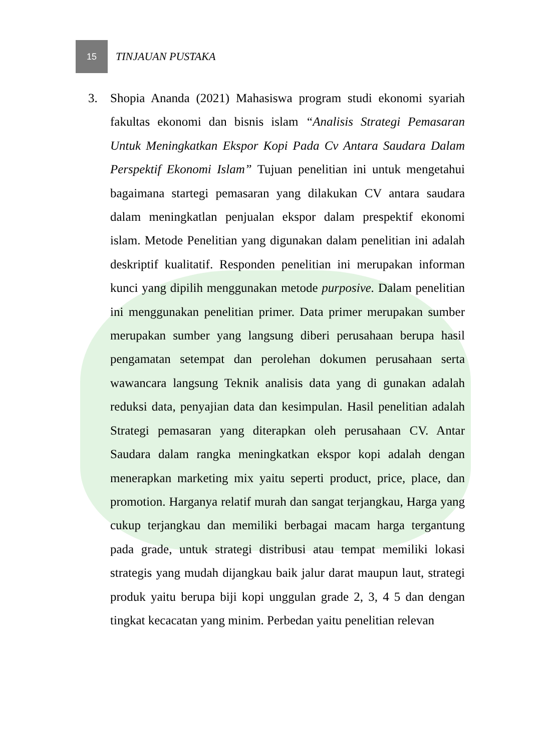15
TINJAUAN PUSTAKA
3. Shopia Ananda (2021) Mahasiswa program studi ekonomi syariah fakultas ekonomi dan bisnis islam “Analisis Strategi Pemasaran Untuk Meningkatkan Ekspor Kopi Pada Cv Antara Saudara Dalam Perspektif Ekonomi Islam” Tujuan penelitian ini untuk mengetahui bagaimana startegi pemasaran yang dilakukan CV antara saudara dalam meningkatlan penjualan ekspor dalam prespektif ekonomi islam. Metode Penelitian yang digunakan dalam penelitian ini adalah deskriptif kualitatif. Responden penelitian ini merupakan informan kunci yang dipilih menggunakan metode purposive. Dalam penelitian ini menggunakan penelitian primer. Data primer merupakan sumber merupakan sumber yang langsung diberi perusahaan berupa hasil pengamatan setempat dan perolehan dokumen perusahaan serta wawancara langsung Teknik analisis data yang di gunakan adalah reduksi data, penyajian data dan kesimpulan. Hasil penelitian adalah Strategi pemasaran yang diterapkan oleh perusahaan CV. Antar Saudara dalam rangka meningkatkan ekspor kopi adalah dengan menerapkan marketing mix yaitu seperti product, price, place, dan promotion. Harganya relatif murah dan sangat terjangkau, Harga yang cukup terjangkau dan memiliki berbagai macam harga tergantung pada grade, untuk strategi distribusi atau tempat memiliki lokasi strategis yang mudah dijangkau baik jalur darat maupun laut, strategi produk yaitu berupa biji kopi unggulan grade 2, 3, 4 5 dan dengan tingkat kecacatan yang minim. Perbedan yaitu penelitian relevan